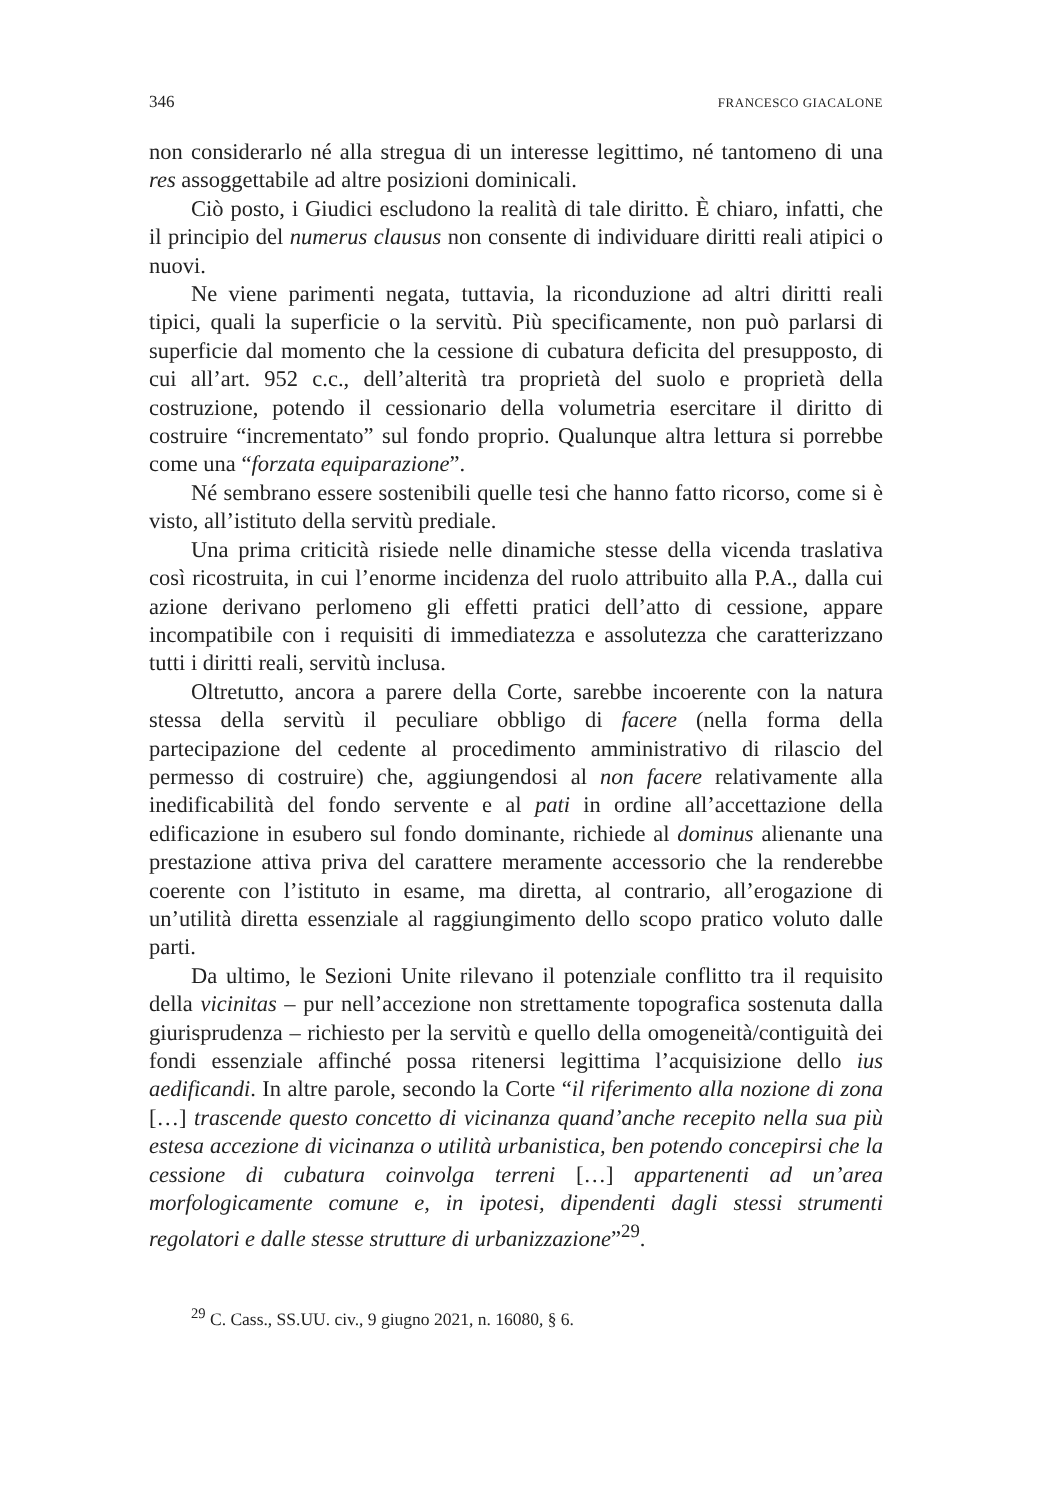346 FRANCESCO GIACALONE
non considerarlo né alla stregua di un interesse legittimo, né tantomeno di una res assoggettabile ad altre posizioni dominicali.
Ciò posto, i Giudici escludono la realità di tale diritto. È chiaro, infatti, che il principio del numerus clausus non consente di individuare diritti reali atipici o nuovi.
Ne viene parimenti negata, tuttavia, la riconduzione ad altri diritti reali tipici, quali la superficie o la servitù. Più specificamente, non può parlarsi di superficie dal momento che la cessione di cubatura deficita del presupposto, di cui all’art. 952 c.c., dell’alterità tra proprietà del suolo e proprietà della costruzione, potendo il cessionario della volumetria esercitare il diritto di costruire “incrementato” sul fondo proprio. Qualunque altra lettura si porrebbe come una “forzata equiparazione”.
Né sembrano essere sostenibili quelle tesi che hanno fatto ricorso, come si è visto, all’istituto della servitù prediale.
Una prima criticità risiede nelle dinamiche stesse della vicenda traslativa così ricostruita, in cui l’enorme incidenza del ruolo attribuito alla P.A., dalla cui azione derivano perlomeno gli effetti pratici dell’atto di cessione, appare incompatibile con i requisiti di immediatezza e assolutezza che caratterizzano tutti i diritti reali, servitù inclusa.
Oltretutto, ancora a parere della Corte, sarebbe incoerente con la natura stessa della servitù il peculiare obbligo di facere (nella forma della partecipazione del cedente al procedimento amministrativo di rilascio del permesso di costruire) che, aggiungendosi al non facere relativamente alla inedificabilità del fondo servente e al pati in ordine all’accettazione della edificazione in esubero sul fondo dominante, richiede al dominus alienante una prestazione attiva priva del carattere meramente accessorio che la renderebbe coerente con l’istituto in esame, ma diretta, al contrario, all’erogazione di un’utilità diretta essenziale al raggiungimento dello scopo pratico voluto dalle parti.
Da ultimo, le Sezioni Unite rilevano il potenziale conflitto tra il requisito della vicinitas – pur nell’accezione non strettamente topografica sostenuta dalla giurisprudenza – richiesto per la servitù e quello della omogeneità/contiguità dei fondi essenziale affinché possa ritenersi legittima l’acquisizione dello ius aedificandi. In altre parole, secondo la Corte “il riferimento alla nozione di zona […] trascende questo concetto di vicinanza quand’anche recepito nella sua più estesa accezione di vicinanza o utilità urbanistica, ben potendo concepirsi che la cessione di cubatura coinvolga terreni […] appartenenti ad un’area morfologicamente comune e, in ipotesi, dipendenti dagli stessi strumenti regolatori e dalle stesse strutture di urbanizzazione”<sup>29</sup>.
<sup>29</sup> C. Cass., SS.UU. civ., 9 giugno 2021, n. 16080, § 6.